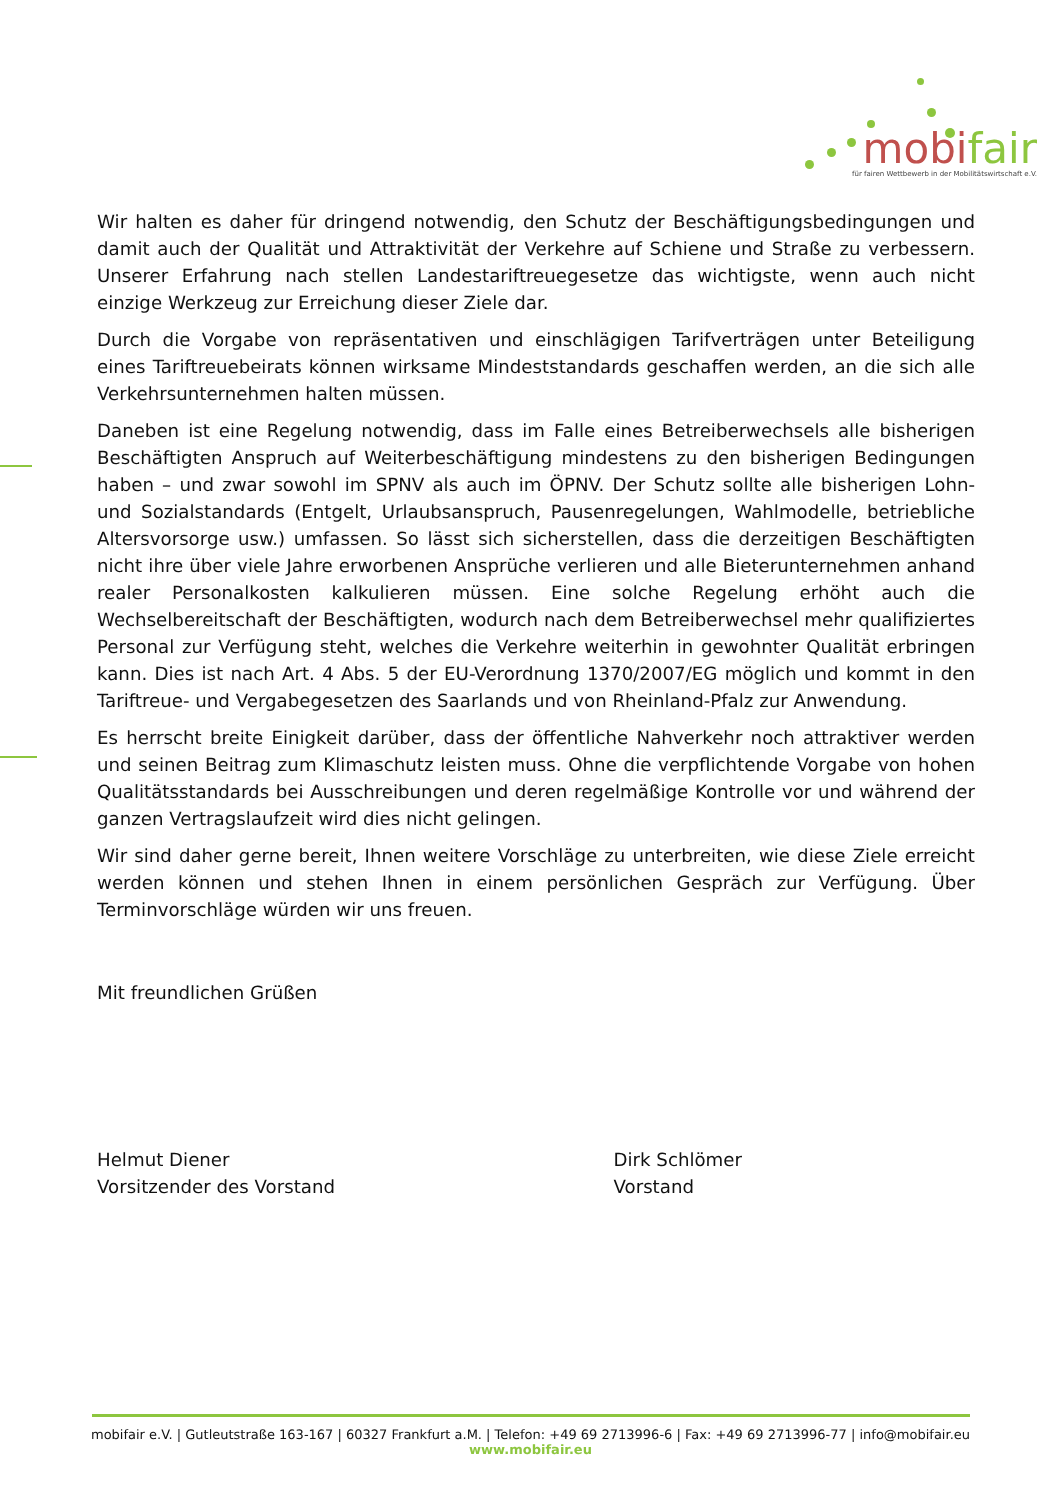mobifair
für fairen Wettbewerb in der Mobilitätswirtschaft e.V.
Wir halten es daher für dringend notwendig, den Schutz der Beschäftigungsbedingungen und damit auch der Qualität und Attraktivität der Verkehre auf Schiene und Straße zu verbessern. Unserer Erfahrung nach stellen Landestariftreuegesetze das wichtigste, wenn auch nicht einzige Werkzeug zur Erreichung dieser Ziele dar.
Durch die Vorgabe von repräsentativen und einschlägigen Tarifverträgen unter Beteiligung eines Tariftreuebeirats können wirksame Mindeststandards geschaffen werden, an die sich alle Verkehrsunternehmen halten müssen.
Daneben ist eine Regelung notwendig, dass im Falle eines Betreiberwechsels alle bisherigen Beschäftigten Anspruch auf Weiterbeschäftigung mindestens zu den bisherigen Bedingungen haben – und zwar sowohl im SPNV als auch im ÖPNV. Der Schutz sollte alle bisherigen Lohn- und Sozialstandards (Entgelt, Urlaubsanspruch, Pausenregelungen, Wahlmodelle, betriebliche Altersvorsorge usw.) umfassen. So lässt sich sicherstellen, dass die derzeitigen Beschäftigten nicht ihre über viele Jahre erworbenen Ansprüche verlieren und alle Bieterunternehmen anhand realer Personalkosten kalkulieren müssen. Eine solche Regelung erhöht auch die Wechselbereitschaft der Beschäftigten, wodurch nach dem Betreiberwechsel mehr qualifiziertes Personal zur Verfügung steht, welches die Verkehre weiterhin in gewohnter Qualität erbringen kann. Dies ist nach Art. 4 Abs. 5 der EU-Verordnung 1370/2007/EG möglich und kommt in den Tariftreue- und Vergabegesetzen des Saarlands und von Rheinland-Pfalz zur Anwendung.
Es herrscht breite Einigkeit darüber, dass der öffentliche Nahverkehr noch attraktiver werden und seinen Beitrag zum Klimaschutz leisten muss. Ohne die verpflichtende Vorgabe von hohen Qualitätsstandards bei Ausschreibungen und deren regelmäßige Kontrolle vor und während der ganzen Vertragslaufzeit wird dies nicht gelingen.
Wir sind daher gerne bereit, Ihnen weitere Vorschläge zu unterbreiten, wie diese Ziele erreicht werden können und stehen Ihnen in einem persönlichen Gespräch zur Verfügung. Über Terminvorschläge würden wir uns freuen.
Mit freundlichen Grüßen
Helmut Diener
Vorsitzender des Vorstand
Dirk Schlömer
Vorstand
mobifair e.V. | Gutleutstraße 163-167 | 60327 Frankfurt a.M. | Telefon: +49 69 2713996-6 | Fax: +49 69 2713996-77 | info@mobifair.eu
www.mobifair.eu